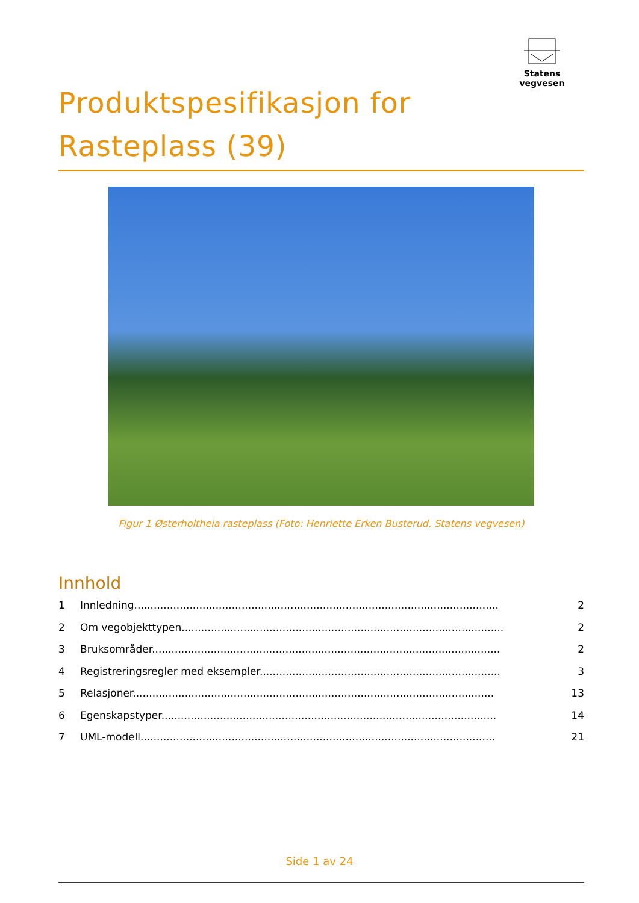Statens vegvesen
Produktspesifikasjon for
Rasteplass (39)
Figur 1 Østerholtheia rasteplass (Foto: Henriette Erken Busterud, Statens vegvesen)
Innhold
1 Innledning................................................................................................................ 2
2 Om vegobjekttypen................................................................................................... 2
3 Bruksområder........................................................................................................... 2
4 Registreringsregler med eksempler.......................................................................... 3
5 Relasjoner............................................................................................................... 13
6 Egenskapstyper....................................................................................................... 14
7 UML-modell............................................................................................................. 21
Side 1 av 24